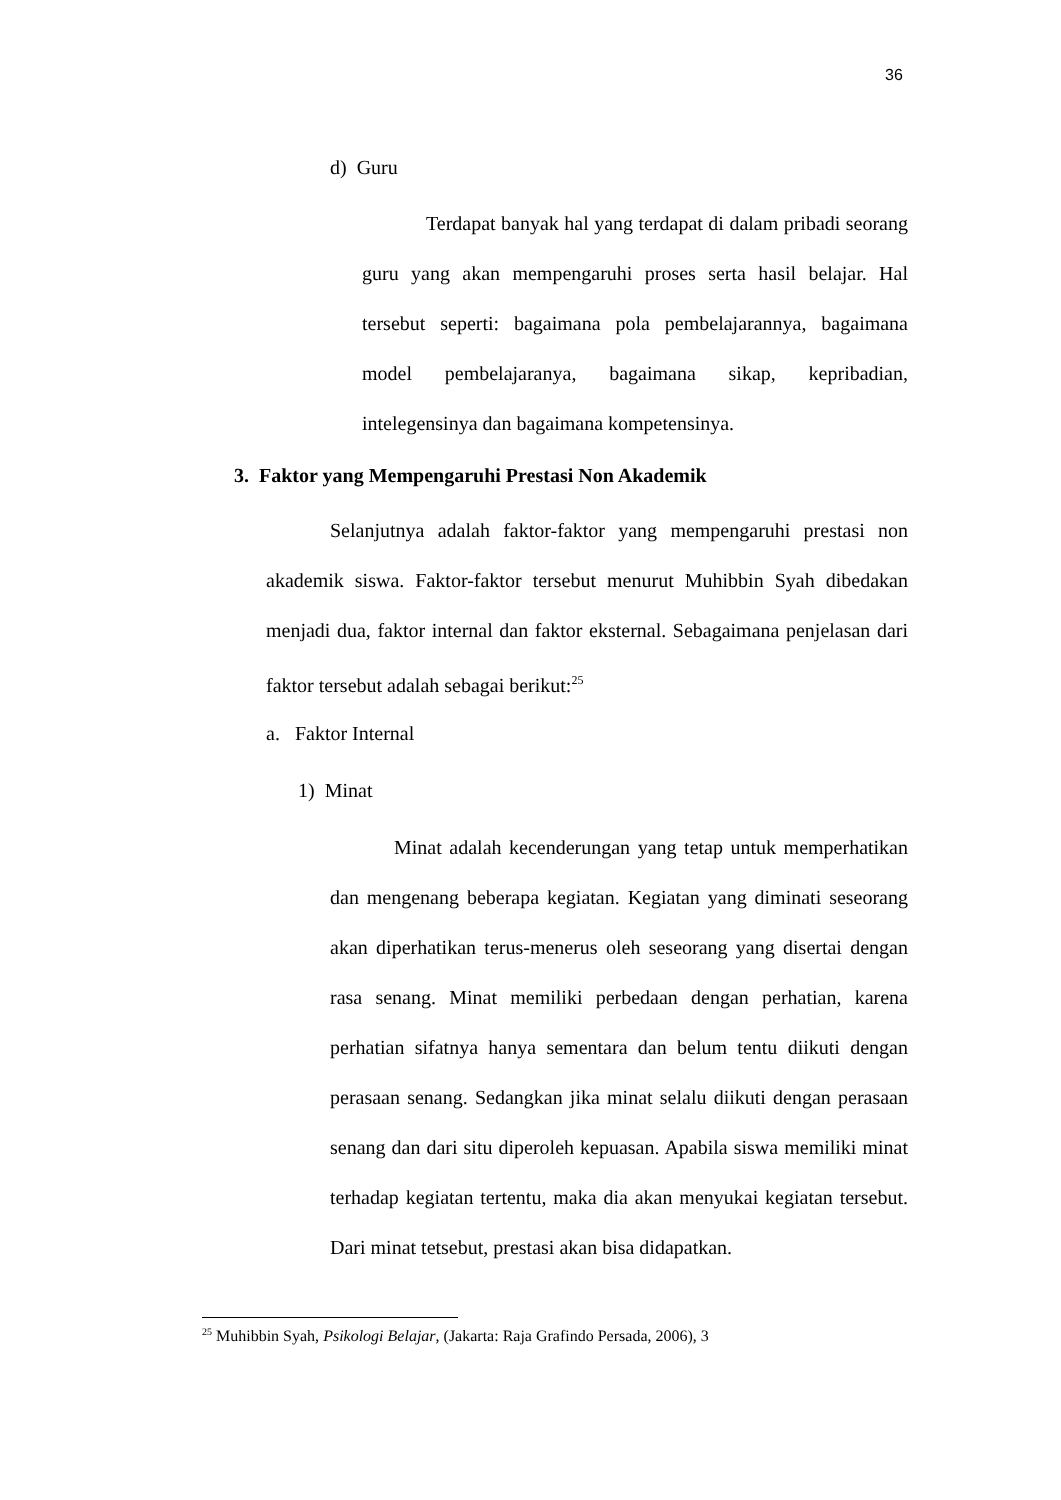36
d) Guru
Terdapat banyak hal yang terdapat di dalam pribadi seorang guru yang akan mempengaruhi proses serta hasil belajar. Hal tersebut seperti: bagaimana pola pembelajarannya, bagaimana model pembelajaranya, bagaimana sikap, kepribadian, intelegensinya dan bagaimana kompetensinya.
3. Faktor yang Mempengaruhi Prestasi Non Akademik
Selanjutnya adalah faktor-faktor yang mempengaruhi prestasi non akademik siswa. Faktor-faktor tersebut menurut Muhibbin Syah dibedakan menjadi dua, faktor internal dan faktor eksternal. Sebagaimana penjelasan dari faktor tersebut adalah sebagai berikut:<sup>25</sup>
a. Faktor Internal
1) Minat
Minat adalah kecenderungan yang tetap untuk memperhatikan dan mengenang beberapa kegiatan. Kegiatan yang diminati seseorang akan diperhatikan terus-menerus oleh seseorang yang disertai dengan rasa senang. Minat memiliki perbedaan dengan perhatian, karena perhatian sifatnya hanya sementara dan belum tentu diikuti dengan perasaan senang. Sedangkan jika minat selalu diikuti dengan perasaan senang dan dari situ diperoleh kepuasan. Apabila siswa memiliki minat terhadap kegiatan tertentu, maka dia akan menyukai kegiatan tersebut. Dari minat tetsebut, prestasi akan bisa didapatkan.
<sup>25</sup> Muhibbin Syah, Psikologi Belajar, (Jakarta: Raja Grafindo Persada, 2006), 3